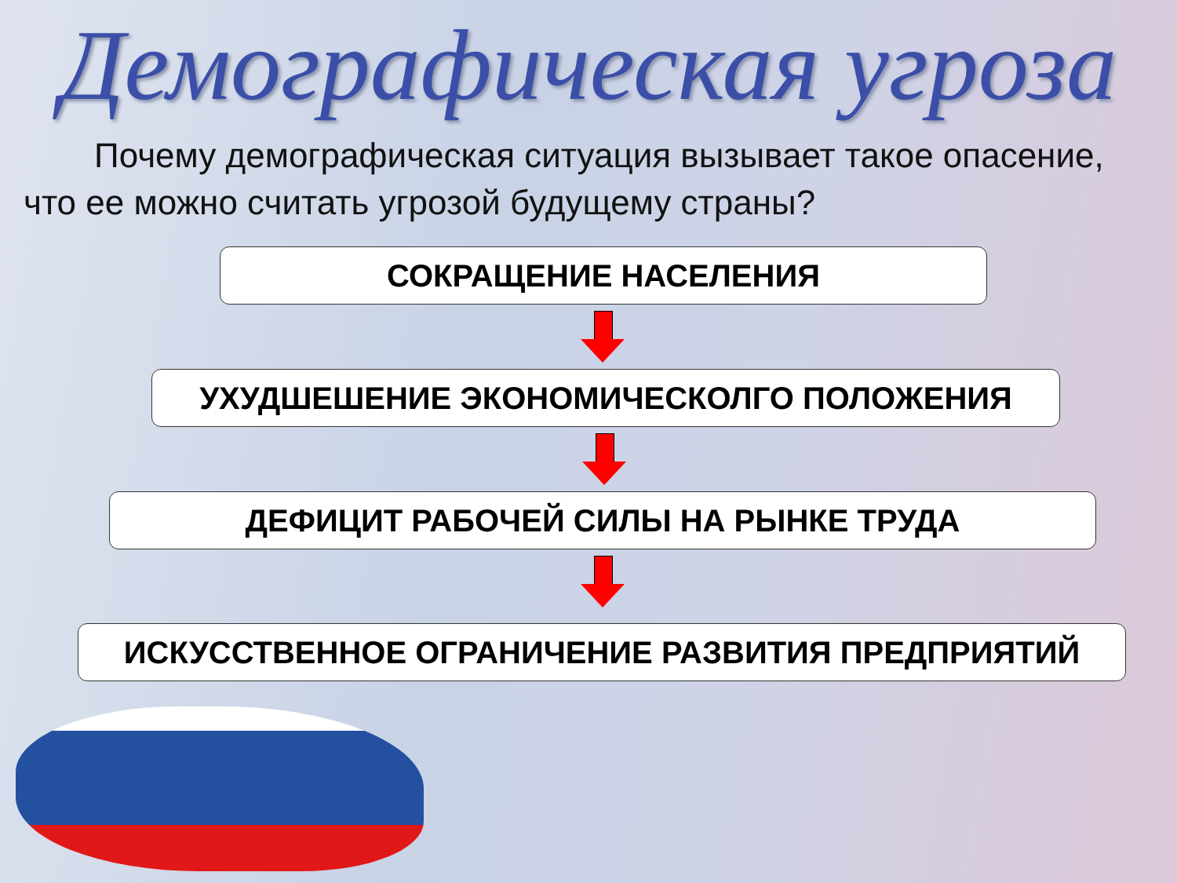Демографическая угроза
Почему демографическая ситуация вызывает такое опасение, что ее можно считать угрозой будущему страны?
СОКРАЩЕНИЕ НАСЕЛЕНИЯ
УХУДШЕШЕНИЕ ЭКОНОМИЧЕСКОЛГО ПОЛОЖЕНИЯ
ДЕФИЦИТ РАБОЧЕЙ СИЛЫ НА РЫНКЕ ТРУДА
ИСКУССТВЕННОЕ ОГРАНИЧЕНИЕ РАЗВИТИЯ ПРЕДПРИЯТИЙ